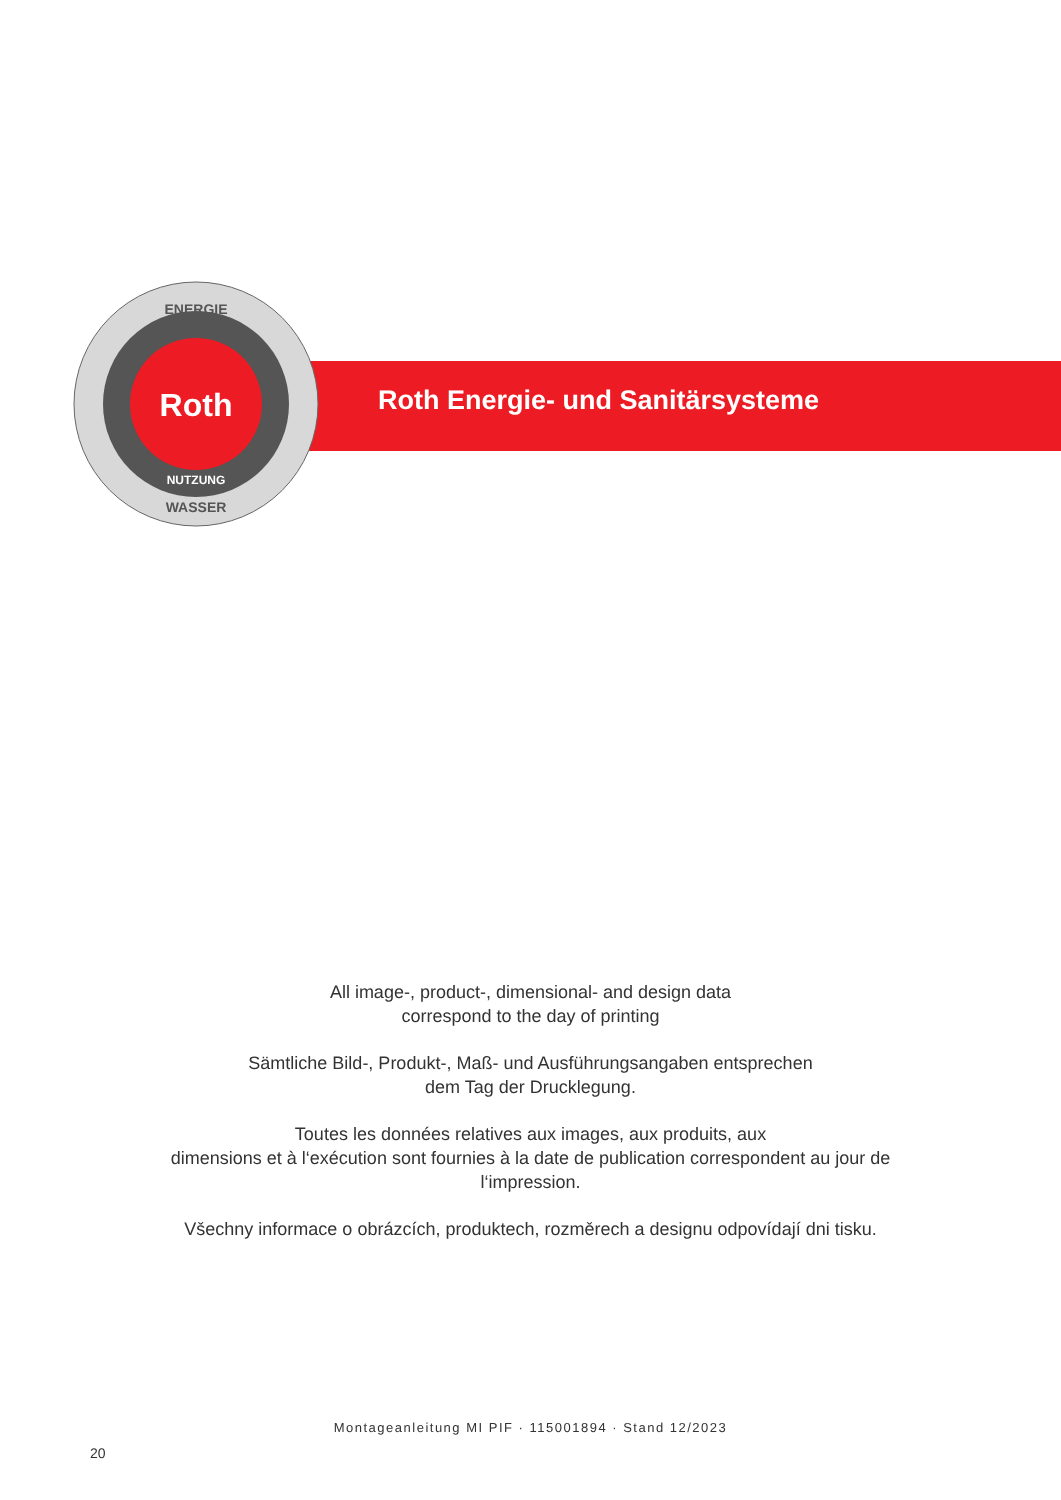ENERGIE
WASSER
NUTZUNG
Roth
Roth Energie- und Sanitärsysteme
All image-, product-, dimensional- and design data
correspond to the day of printing
Sämtliche Bild-, Produkt-, Maß- und Ausführungsangaben entsprechen
dem Tag der Drucklegung.
Toutes les données relatives aux images, aux produits, aux
dimensions et à l‘exécution sont fournies à la date de publication correspondent au jour de
l‘impression.
Všechny informace o obrázcích, produktech, rozměrech a designu odpovídají dni tisku.
Montageanleitung MI PIF · 115001894 · Stand 12/2023
20